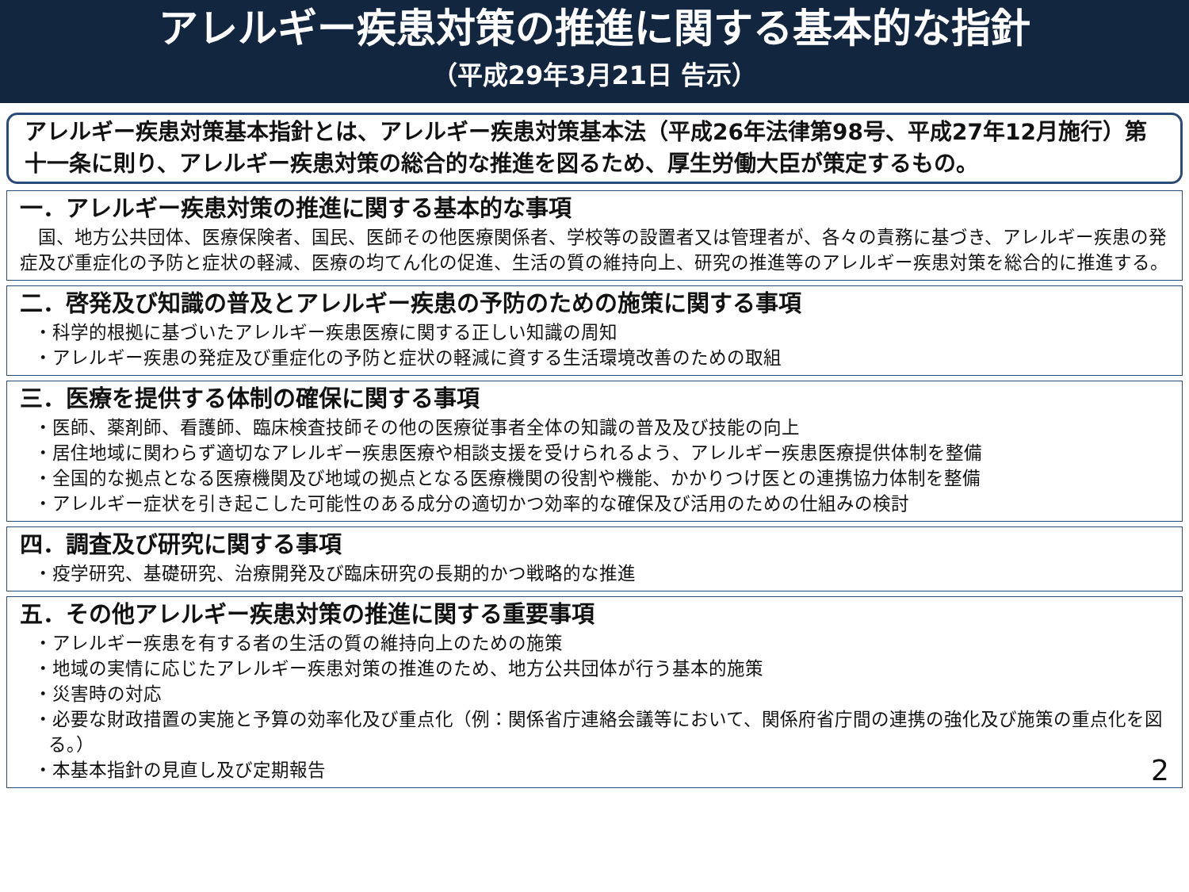アレルギー疾患対策の推進に関する基本的な指針
（平成29年3月21日 告示）
アレルギー疾患対策基本指針とは、アレルギー疾患対策基本法（平成26年法律第98号、平成27年12月施行）第十一条に則り、アレルギー疾患対策の総合的な推進を図るため、厚生労働大臣が策定するもの。
一．アレルギー疾患対策の推進に関する基本的な事項
　国、地方公共団体、医療保険者、国民、医師その他医療関係者、学校等の設置者又は管理者が、各々の責務に基づき、アレルギー疾患の発症及び重症化の予防と症状の軽減、医療の均てん化の促進、生活の質の維持向上、研究の推進等のアレルギー疾患対策を総合的に推進する。
二．啓発及び知識の普及とアレルギー疾患の予防のための施策に関する事項
・科学的根拠に基づいたアレルギー疾患医療に関する正しい知識の周知
・アレルギー疾患の発症及び重症化の予防と症状の軽減に資する生活環境改善のための取組
三．医療を提供する体制の確保に関する事項
・医師、薬剤師、看護師、臨床検査技師その他の医療従事者全体の知識の普及及び技能の向上
・居住地域に関わらず適切なアレルギー疾患医療や相談支援を受けられるよう、アレルギー疾患医療提供体制を整備
・全国的な拠点となる医療機関及び地域の拠点となる医療機関の役割や機能、かかりつけ医との連携協力体制を整備
・アレルギー症状を引き起こした可能性のある成分の適切かつ効率的な確保及び活用のための仕組みの検討
四．調査及び研究に関する事項
・疫学研究、基礎研究、治療開発及び臨床研究の長期的かつ戦略的な推進
五．その他アレルギー疾患対策の推進に関する重要事項
・アレルギー疾患を有する者の生活の質の維持向上のための施策
・地域の実情に応じたアレルギー疾患対策の推進のため、地方公共団体が行う基本的施策
・災害時の対応
・必要な財政措置の実施と予算の効率化及び重点化（例：関係省庁連絡会議等において、関係府省庁間の連携の強化及び施策の重点化を図る。）
・本基本指針の見直し及び定期報告
2